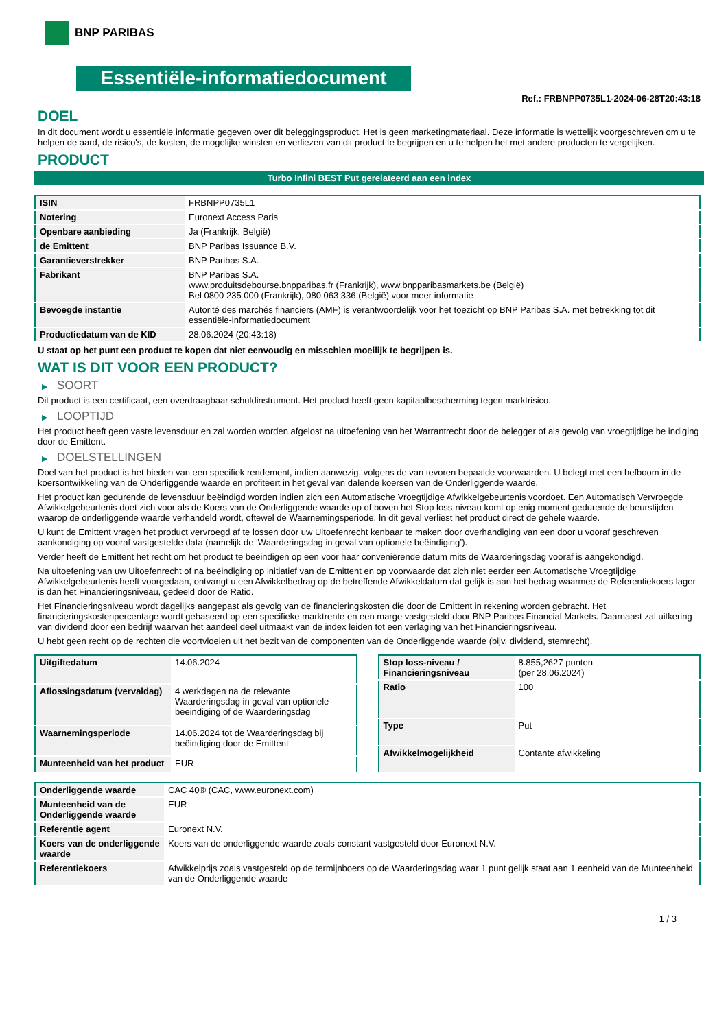BNP PARIBAS
Essentiële-informatiedocument
Ref.: FRBNPP0735L1-2024-06-28T20:43:18
DOEL
In dit document wordt u essentiële informatie gegeven over dit beleggingsproduct. Het is geen marketingmateriaal. Deze informatie is wettelijk voorgeschreven om u te helpen de aard, de risico's, de kosten, de mogelijke winsten en verliezen van dit product te begrijpen en u te helpen het met andere producten te vergelijken.
PRODUCT
Turbo Infini BEST Put gerelateerd aan een index
| ISIN | FRBNPP0735L1 |
| Notering | Euronext Access Paris |
| Openbare aanbieding | Ja (Frankrijk, België) |
| de Emittent | BNP Paribas Issuance B.V. |
| Garantieverstrekker | BNP Paribas S.A. |
| Fabrikant | BNP Paribas S.A. www.produitsdebourse.bnpparibas.fr (Frankrijk), www.bnpparibasmarkets.be (België) Bel 0800 235 000 (Frankrijk), 080 063 336 (België) voor meer informatie |
| Bevoegde instantie | Autorité des marchés financiers (AMF) is verantwoordelijk voor het toezicht op BNP Paribas S.A. met betrekking tot dit essentiële-informatiedocument |
| Productiedatum van de KID | 28.06.2024 (20:43:18) |
U staat op het punt een product te kopen dat niet eenvoudig en misschien moeilijk te begrijpen is.
WAT IS DIT VOOR EEN PRODUCT?
▶ SOORT
Dit product is een certificaat, een overdraagbaar schuldinstrument. Het product heeft geen kapitaalbescherming tegen marktrisico.
▶ LOOPTIJD
Het product heeft geen vaste levensduur en zal worden worden afgelost na uitoefening van het Warrantrecht door de belegger of als gevolg van vroegtijdige be indiging door de Emittent.
▶ DOELSTELLINGEN
Doel van het product is het bieden van een specifiek rendement, indien aanwezig, volgens de van tevoren bepaalde voorwaarden. U belegt met een hefboom in de koersontwikkeling van de Onderliggende waarde en profiteert in het geval van dalende koersen van de Onderliggende waarde.
Het product kan gedurende de levensduur beëindigd worden indien zich een Automatische Vroegtijdige Afwikkelgebeurtenis voordoet. Een Automatisch Vervroegde Afwikkelgebeurtenis doet zich voor als de Koers van de Onderliggende waarde op of boven het Stop loss-niveau komt op enig moment gedurende de beurstijden waarop de onderliggende waarde verhandeld wordt, oftewel de Waarnemingsperiode. In dit geval verliest het product direct de gehele waarde.
U kunt de Emittent vragen het product vervroegd af te lossen door uw Uitoefenrecht kenbaar te maken door overhandiging van een door u vooraf geschreven aankondiging op vooraf vastgestelde data (namelijk de ‘Waarderingsdag in geval van optionele beëindiging’).
Verder heeft de Emittent het recht om het product te beëindigen op een voor haar conveniërende datum mits de Waarderingsdag vooraf is aangekondigd.
Na uitoefening van uw Uitoefenrecht of na beëindiging op initiatief van de Emittent en op voorwaarde dat zich niet eerder een Automatische Vroegtijdige Afwikkelgebeurtenis heeft voorgedaan, ontvangt u een Afwikkelbedrag op de betreffende Afwikkeldatum dat gelijk is aan het bedrag waarmee de Referentiekoers lager is dan het Financieringsniveau, gedeeld door de Ratio.
Het Financieringsniveau wordt dagelijks aangepast als gevolg van de financieringskosten die door de Emittent in rekening worden gebracht. Het financieringskostenpercentage wordt gebaseerd op een specifieke marktrente en een marge vastgesteld door BNP Paribas Financial Markets. Daarnaast zal uitkering van dividend door een bedrijf waarvan het aandeel deel uitmaakt van de index leiden tot een verlaging van het Financieringsniveau.
U hebt geen recht op de rechten die voortvloeien uit het bezit van de componenten van de Onderliggende waarde (bijv. dividend, stemrecht).
| Uitgiftedatum | 14.06.2024 |
| Aflossingsdatum (vervaldag) | 4 werkdagen na de relevante Waarderingsdag in geval van optionele beeindiging of de Waarderingsdag |
| Waarnemingsperiode | 14.06.2024 tot de Waarderingsdag bij beëindiging door de Emittent |
| Munteenheid van het product | EUR |
| Stop loss-niveau / Financieringsniveau | 8.855,2627 punten (per 28.06.2024) |
| Ratio | 100 |
| Type | Put |
| Afwikkelmogelijkheid | Contante afwikkeling |
| Onderliggende waarde | CAC 40® (CAC, www.euronext.com) |
| Munteenheid van de Onderliggende waarde | EUR |
| Referentie agent | Euronext N.V. |
| Koers van de onderliggende waarde | Koers van de onderliggende waarde zoals constant vastgesteld door Euronext N.V. |
| Referentiekoers | Afwikkelprijs zoals vastgesteld op de termijnboers op de Waarderingsdag waar 1 punt gelijk staat aan 1 eenheid van de Munteenheid van de Onderliggende waarde |
1 / 3